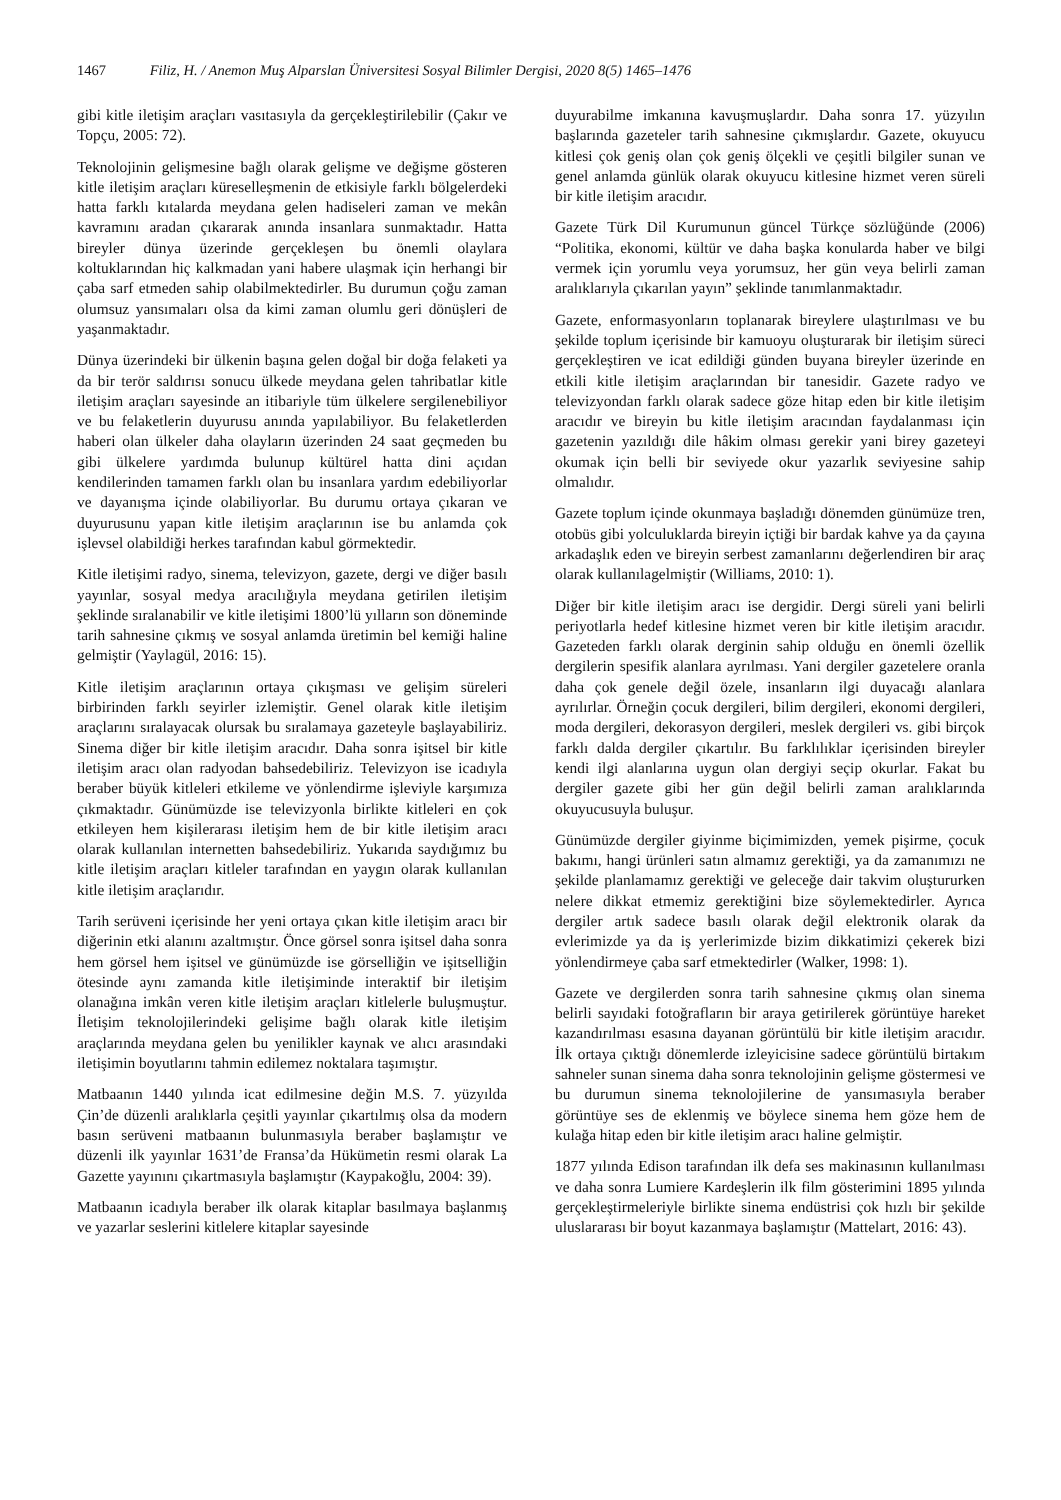1467 Filiz, H. / Anemon Muş Alparslan Üniversitesi Sosyal Bilimler Dergisi, 2020 8(5) 1465–1476
gibi kitle iletişim araçları vasıtasıyla da gerçekleştirilebilir (Çakır ve Topçu, 2005: 72).
Teknolojinin gelişmesine bağlı olarak gelişme ve değişme gösteren kitle iletişim araçları küreselleşmenin de etkisiyle farklı bölgelerdeki hatta farklı kıtalarda meydana gelen hadiseleri zaman ve mekân kavramını aradan çıkararak anında insanlara sunmaktadır. Hatta bireyler dünya üzerinde gerçekleşen bu önemli olaylara koltuklarından hiç kalkmadan yani habere ulaşmak için herhangi bir çaba sarf etmeden sahip olabilmektedirler. Bu durumun çoğu zaman olumsuz yansımaları olsa da kimi zaman olumlu geri dönüşleri de yaşanmaktadır.
Dünya üzerindeki bir ülkenin başına gelen doğal bir doğa felaketi ya da bir terör saldırısı sonucu ülkede meydana gelen tahribatlar kitle iletişim araçları sayesinde an itibariyle tüm ülkelere sergilenebiliyor ve bu felaketlerin duyurusu anında yapılabiliyor. Bu felaketlerden haberi olan ülkeler daha olayların üzerinden 24 saat geçmeden bu gibi ülkelere yardımda bulunup kültürel hatta dini açıdan kendilerinden tamamen farklı olan bu insanlara yardım edebiliyorlar ve dayanışma içinde olabiliyorlar. Bu durumu ortaya çıkaran ve duyurusunu yapan kitle iletişim araçlarının ise bu anlamda çok işlevsel olabildiği herkes tarafından kabul görmektedir.
Kitle iletişimi radyo, sinema, televizyon, gazete, dergi ve diğer basılı yayınlar, sosyal medya aracılığıyla meydana getirilen iletişim şeklinde sıralanabilir ve kitle iletişimi 1800’lü yılların son döneminde tarih sahnesine çıkmış ve sosyal anlamda üretimin bel kemiği haline gelmiştir (Yaylagül, 2016: 15).
Kitle iletişim araçlarının ortaya çıkışması ve gelişim süreleri birbirinden farklı seyirler izlemiştir. Genel olarak kitle iletişim araçlarını sıralayacak olursak bu sıralamaya gazeteyle başlayabiliriz. Sinema diğer bir kitle iletişim aracıdır. Daha sonra işitsel bir kitle iletişim aracı olan radyodan bahsedebiliriz. Televizyon ise icadıyla beraber büyük kitleleri etkileme ve yönlendirme işleviyle karşımıza çıkmaktadır. Günümüzde ise televizyonla birlikte kitleleri en çok etkileyen hem kişilerarası iletişim hem de bir kitle iletişim aracı olarak kullanılan internetten bahsedebiliriz. Yukarıda saydığımız bu kitle iletişim araçları kitleler tarafından en yaygın olarak kullanılan kitle iletişim araçlarıdır.
Tarih serüveni içerisinde her yeni ortaya çıkan kitle iletişim aracı bir diğerinin etki alanını azaltmıştır. Önce görsel sonra işitsel daha sonra hem görsel hem işitsel ve günümüzde ise görselliğin ve işitselliğin ötesinde aynı zamanda kitle iletişiminde interaktif bir iletişim olanağına imkân veren kitle iletişim araçları kitlelerle buluşmuştur. İletişim teknolojilerindeki gelişime bağlı olarak kitle iletişim araçlarında meydana gelen bu yenilikler kaynak ve alıcı arasındaki iletişimin boyutlarını tahmin edilemez noktalara taşımıştır.
Matbaanın 1440 yılında icat edilmesine değin M.S. 7. yüzyılda Çin’de düzenli aralıklarla çeşitli yayınlar çıkartılmış olsa da modern basın serüveni matbaanın bulunmasıyla beraber başlamıştır ve düzenli ilk yayınlar 1631’de Fransa’da Hükümetin resmi olarak La Gazette yayınını çıkartmasıyla başlamıştır (Kaypakoğlu, 2004: 39).
Matbaanın icadıyla beraber ilk olarak kitaplar basılmaya başlanmış ve yazarlar seslerini kitlelere kitaplar sayesinde
duyurabilme imkanına kavuşmuşlardır. Daha sonra 17. yüzyılın başlarında gazeteler tarih sahnesine çıkmışlardır. Gazete, okuyucu kitlesi çok geniş olan çok geniş ölçekli ve çeşitli bilgiler sunan ve genel anlamda günlük olarak okuyucu kitlesine hizmet veren süreli bir kitle iletişim aracıdır.
Gazete Türk Dil Kurumunun güncel Türkçe sözlüğünde (2006) “Politika, ekonomi, kültür ve daha başka konularda haber ve bilgi vermek için yorumlu veya yorumsuz, her gün veya belirli zaman aralıklarıyla çıkarılan yayın” şeklinde tanımlanmaktadır.
Gazete, enformasyonların toplanarak bireylere ulaştırılması ve bu şekilde toplum içerisinde bir kamuoyu oluşturarak bir iletişim süreci gerçekleştiren ve icat edildiği günden buyana bireyler üzerinde en etkili kitle iletişim araçlarından bir tanesidir. Gazete radyo ve televizyondan farklı olarak sadece göze hitap eden bir kitle iletişim aracıdır ve bireyin bu kitle iletişim aracından faydalanması için gazetenin yazıldığı dile hâkim olması gerekir yani birey gazeteyi okumak için belli bir seviyede okur yazarlık seviyesine sahip olmalıdır.
Gazete toplum içinde okunmaya başladığı dönemden günümüze tren, otobüs gibi yolculuklarda bireyin içtiği bir bardak kahve ya da çayına arkadaşlık eden ve bireyin serbest zamanlarını değerlendiren bir araç olarak kullanılagelmiştir (Williams, 2010: 1).
Diğer bir kitle iletişim aracı ise dergidir. Dergi süreli yani belirli periyotlarla hedef kitlesine hizmet veren bir kitle iletişim aracıdır. Gazeteden farklı olarak derginin sahip olduğu en önemli özellik dergilerin spesifik alanlara ayrılması. Yani dergiler gazetelere oranla daha çok genele değil özele, insanların ilgi duyacağı alanlara ayrılırlar. Örneğin çocuk dergileri, bilim dergileri, ekonomi dergileri, moda dergileri, dekorasyon dergileri, meslek dergileri vs. gibi birçok farklı dalda dergiler çıkartılır. Bu farklılıklar içerisinden bireyler kendi ilgi alanlarına uygun olan dergiyi seçip okurlar. Fakat bu dergiler gazete gibi her gün değil belirli zaman aralıklarında okuyucusuyla buluşur.
Günümüzde dergiler giyinme biçimimizden, yemek pişirme, çocuk bakımı, hangi ürünleri satın almamız gerektiği, ya da zamanımızı ne şekilde planlamamız gerektiği ve geleceğe dair takvim oluştururken nelere dikkat etmemiz gerektiğini bize söylemektedirler. Ayrıca dergiler artık sadece basılı olarak değil elektronik olarak da evlerimizde ya da iş yerlerimizde bizim dikkatimizi çekerek bizi yönlendirmeye çaba sarf etmektedirler (Walker, 1998: 1).
Gazete ve dergilerden sonra tarih sahnesine çıkmış olan sinema belirli sayıdaki fotoğrafların bir araya getirilerek görüntüye hareket kazandırılması esasına dayanan görüntülü bir kitle iletişim aracıdır. İlk ortaya çıktığı dönemlerde izleyicisine sadece görüntülü birtakım sahneler sunan sinema daha sonra teknolojinin gelişme göstermesi ve bu durumun sinema teknolojilerine de yansımasıyla beraber görüntüye ses de eklenmiş ve böylece sinema hem göze hem de kulağa hitap eden bir kitle iletişim aracı haline gelmiştir.
1877 yılında Edison tarafından ilk defa ses makinasının kullanılması ve daha sonra Lumiere Kardeşlerin ilk film gösterimini 1895 yılında gerçekleştirmeleriyle birlikte sinema endüstrisi çok hızlı bir şekilde uluslararası bir boyut kazanmaya başlamıştır (Mattelart, 2016: 43).